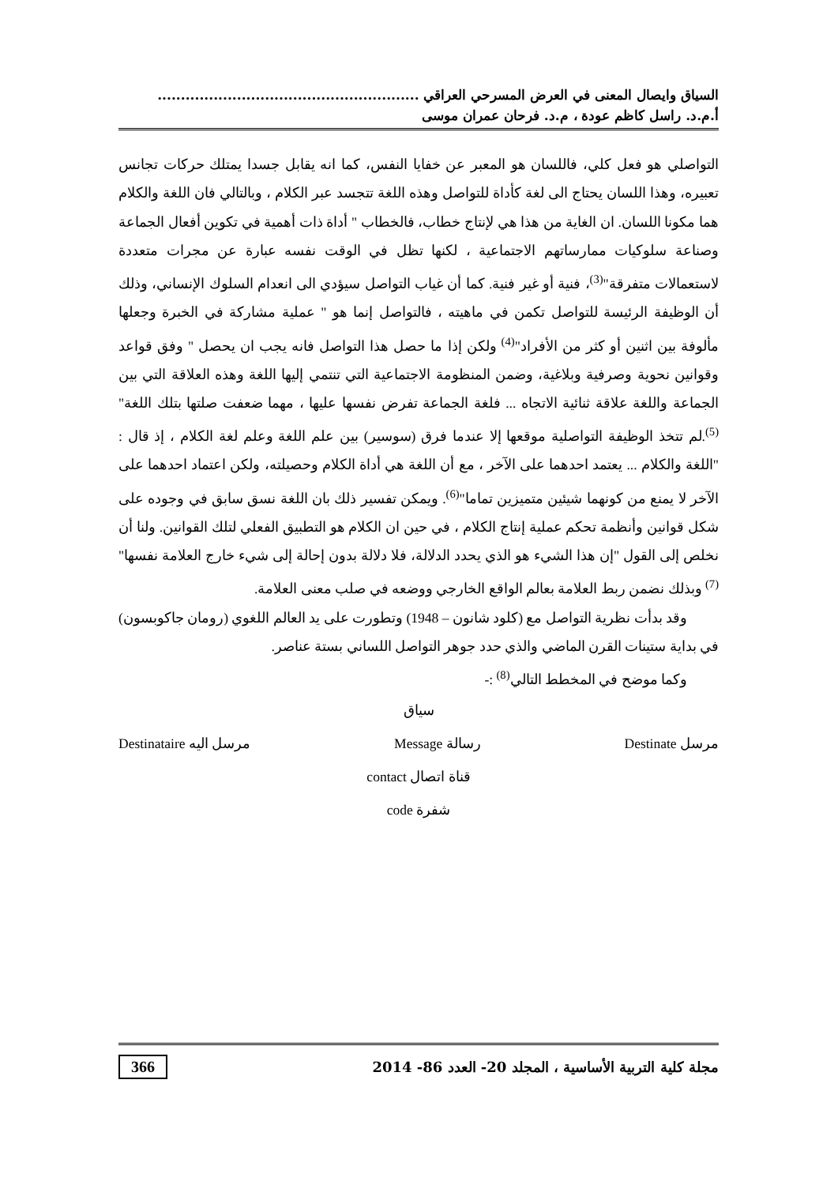السياق وايصال المعنى في العرض المسرحي العراقي ........................................................
أ.م.د. راسل كاظم عودة ، م.د. فرحان عمران موسى
التواصلي هو فعل كلي، فاللسان هو المعبر عن خفايا النفس، كما انه يقابل جسدا يمتلك حركات تجانس تعبيره، وهذا اللسان يحتاج الى لغة كأداة للتواصل وهذه اللغة تتجسد عبر الكلام ، وبالتالي فان اللغة والكلام هما مكونا اللسان. ان الغاية من هذا هي لإنتاج خطاب، فالخطاب " أداة ذات أهمية في تكوين أفعال الجماعة وصناعة سلوكيات ممارساتهم الاجتماعية ، لكنها تظل في الوقت نفسه عبارة عن مجرات متعددة لاستعمالات متفرقة"<sup>(3)</sup>، فنية أو غير فنية. كما أن غياب التواصل سيؤدي الى انعدام السلوك الإنساني، وذلك أن الوظيفة الرئيسة للتواصل تكمن في ماهيته ، فالتواصل إنما هو " عملية مشاركة في الخبرة وجعلها مألوفة بين اثنين أو كثر من الأفراد"<sup>(4)</sup> ولكن إذا ما حصل هذا التواصل فانه يجب ان يحصل " وفق قواعد وقوانين نحوية وصرفية وبلاغية، وضمن المنظومة الاجتماعية التي تنتمي إليها اللغة وهذه العلاقة التي بين الجماعة واللغة علاقة ثنائية الاتجاه ... فلغة الجماعة تفرض نفسها عليها ، مهما ضعفت صلتها بتلك اللغة"<sup>(5)</sup>.لم تتخذ الوظيفة التواصلية موقعها إلا عندما فرق (سوسير) بين علم اللغة وعلم لغة الكلام ، إذ قال : "اللغة والكلام ... يعتمد احدهما على الآخر ، مع أن اللغة هي أداة الكلام وحصيلته، ولكن اعتماد احدهما على الآخر لا يمنع من كونهما شيئين متميزين تماما"<sup>(6)</sup>. ويمكن تفسير ذلك بان اللغة نسق سابق في وجوده على شكل قوانين وأنظمة تحكم عملية إنتاج الكلام ، في حين ان الكلام هو التطبيق الفعلي لتلك القوانين. ولنا أن نخلص إلى القول "إن هذا الشيء هو الذي يحدد الدلالة، فلا دلالة بدون إحالة إلى شيء خارج العلامة نفسها"<sup>(7)</sup> وبذلك نضمن ربط العلامة بعالم الواقع الخارجي ووضعه في صلب معنى العلامة.
وقد بدأت نظرية التواصل مع (كلود شانون – 1948) وتطورت على يد العالم اللغوي (رومان جاكوبسون) في بداية ستينات القرن الماضي والذي حدد جوهر التواصل اللساني بستة عناصر.
وكما موضح في المخطط التالي<sup>(8)</sup> :-
سياق
مرسل Destinate رسالة Message مرسل اليه Destinataire
قناة اتصال contact
شفرة code
366 مجلة كلية التربية الأساسية ، المجلد 20- العدد 86- 2014